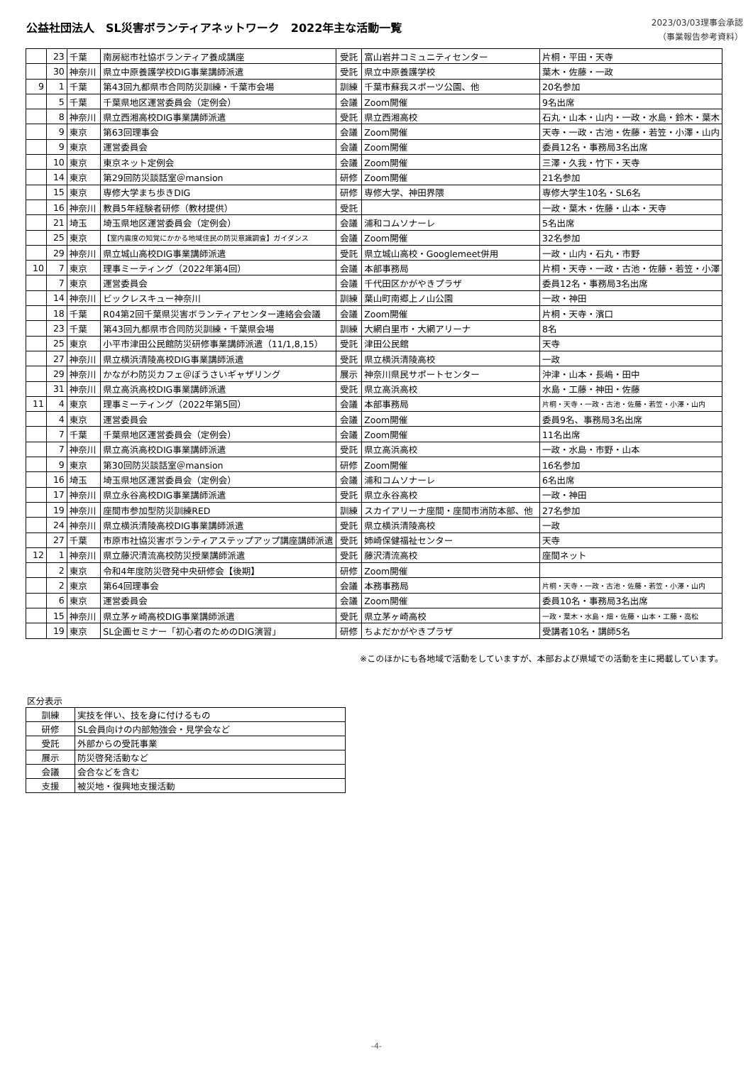公益社団法人　SL災害ボランティアネットワーク　2022年主な活動一覧
2023/03/03理事会承認
（事業報告参考資料）
| | 23 | 千葉 | 南房総市社協ボランティア養成講座 | 受託 | 富山岩井コミュニティセンター | 片桐・平田・天寺 |
| | 30 | 神奈川 | 県立中原養護学校DIG事業講師派遣 | 受託 | 県立中原養護学校 | 葉木・佐藤・一政 |
| 9 | 1 | 千葉 | 第43回九都県市合同防災訓練・千葉市会場 | 訓練 | 千葉市蘇我スポーツ公園、他 | 20名参加 |
| | 5 | 千葉 | 千葉県地区運営委員会（定例会） | 会議 | Zoom開催 | 9名出席 |
| | 8 | 神奈川 | 県立西湘高校DIG事業講師派遣 | 受託 | 県立西湘高校 | 石丸・山本・山内・一政・水島・鈴木・葉木 |
| | 9 | 東京 | 第63回理事会 | 会議 | Zoom開催 | 天寺・一政・古池・佐藤・若笠・小澤・山内 |
| | 9 | 東京 | 運営委員会 | 会議 | Zoom開催 | 委員12名・事務局3名出席 |
| | 10 | 東京 | 東京ネット定例会 | 会議 | Zoom開催 | 三澤・久我・竹下・天寺 |
| | 14 | 東京 | 第29回防災談話室＠mansion | 研修 | Zoom開催 | 21名参加 |
| | 15 | 東京 | 専修大学まち歩きDIG | 研修 | 専修大学、神田界隈 | 専修大学生10名・SL6名 |
| | 16 | 神奈川 | 教員5年経験者研修（教材提供） | 受託 | | 一政・葉木・佐藤・山本・天寺 |
| | 21 | 埼玉 | 埼玉県地区運営委員会（定例会） | 会議 | 浦和コムソナーレ | 5名出席 |
| | 25 | 東京 | 【室内震度の知覚にかかる地域住民の防災意識調査】ガイダンス | 会議 | Zoom開催 | 32名参加 |
| | 29 | 神奈川 | 県立城山高校DIG事業講師派遣 | 受託 | 県立城山高校・Googlemeet併用 | 一政・山内・石丸・市野 |
| 10 | 7 | 東京 | 理事ミーティング（2022年第4回） | 会議 | 本部事務局 | 片桐・天寺・一政・古池・佐藤・若笠・小澤 |
| | 7 | 東京 | 運営委員会 | 会議 | 千代田区かがやきプラザ | 委員12名・事務局3名出席 |
| | 14 | 神奈川 | ビックレスキュー神奈川 | 訓練 | 葉山町南郷上ノ山公園 | 一政・神田 |
| | 18 | 千葉 | R04第2回千葉県災害ボランティアセンター連絡会会議 | 会議 | Zoom開催 | 片桐・天寺・濱口 |
| | 23 | 千葉 | 第43回九都県市合同防災訓練・千葉県会場 | 訓練 | 大網白里市・大網アリーナ | 8名 |
| | 25 | 東京 | 小平市津田公民館防災研修事業講師派遣（11/1,8,15） | 受託 | 津田公民館 | 天寺 |
| | 27 | 神奈川 | 県立横浜清陵高校DIG事業講師派遣 | 受託 | 県立横浜清陵高校 | 一政 |
| | 29 | 神奈川 | かながわ防災カフェ＠ぼうさいギャザリング | 展示 | 神奈川県民サポートセンター | 沖津・山本・長嶋・田中 |
| | 31 | 神奈川 | 県立高浜高校DIG事業講師派遣 | 受託 | 県立高浜高校 | 水島・工藤・神田・佐藤 |
| 11 | 4 | 東京 | 理事ミーティング（2022年第5回） | 会議 | 本部事務局 | 片桐・天寺・一政・古池・佐藤・若笠・小澤・山内 |
| | 4 | 東京 | 運営委員会 | 会議 | Zoom開催 | 委員9名、事務局3名出席 |
| | 7 | 千葉 | 千葉県地区運営委員会（定例会） | 会議 | Zoom開催 | 11名出席 |
| | 7 | 神奈川 | 県立高浜高校DIG事業講師派遣 | 受託 | 県立高浜高校 | 一政・水島・市野・山本 |
| | 9 | 東京 | 第30回防災談話室＠mansion | 研修 | Zoom開催 | 16名参加 |
| | 16 | 埼玉 | 埼玉県地区運営委員会（定例会） | 会議 | 浦和コムソナーレ | 6名出席 |
| | 17 | 神奈川 | 県立永谷高校DIG事業講師派遣 | 受託 | 県立永谷高校 | 一政・神田 |
| | 19 | 神奈川 | 座間市参加型防災訓練RED | 訓練 | スカイアリーナ座間・座間市消防本部、他 | 27名参加 |
| | 24 | 神奈川 | 県立横浜清陵高校DIG事業講師派遣 | 受託 | 県立横浜清陵高校 | 一政 |
| | 27 | 千葉 | 市原市社協災害ボランティアステップアップ講座講師派遣 | 受託 | 姉崎保健福祉センター | 天寺 |
| 12 | 1 | 神奈川 | 県立藤沢清流高校防災授業講師派遣 | 受託 | 藤沢清流高校 | 座間ネット |
| | 2 | 東京 | 令和4年度防災啓発中央研修会【後期】 | 研修 | Zoom開催 | |
| | 2 | 東京 | 第64回理事会 | 会議 | 本務事務局 | 片桐・天寺・一政・古池・佐藤・若笠・小澤・山内 |
| | 6 | 東京 | 運営委員会 | 会議 | Zoom開催 | 委員10名・事務局3名出席 |
| | 15 | 神奈川 | 県立茅ヶ崎高校DIG事業講師派遣 | 受託 | 県立茅ヶ崎高校 | 一政・葉木・水島・畑・佐藤・山本・工藤・高松 |
| | 19 | 東京 | SL企画セミナー「初心者のためのDIG演習」 | 研修 | ちよだかがやきプラザ | 受講者10名・講師5名 |
※このほかにも各地域で活動をしていますが、本部および県域での活動を主に掲載しています。
区分表示
| 訓練 | 実技を伴い、技を身に付けるもの |
| 研修 | SL会員向けの内部勉強会・見学会など |
| 受託 | 外部からの受託事業 |
| 展示 | 防災啓発活動など |
| 会議 | 会合などを含む |
| 支援 | 被災地・復興地支援活動 |
-4-